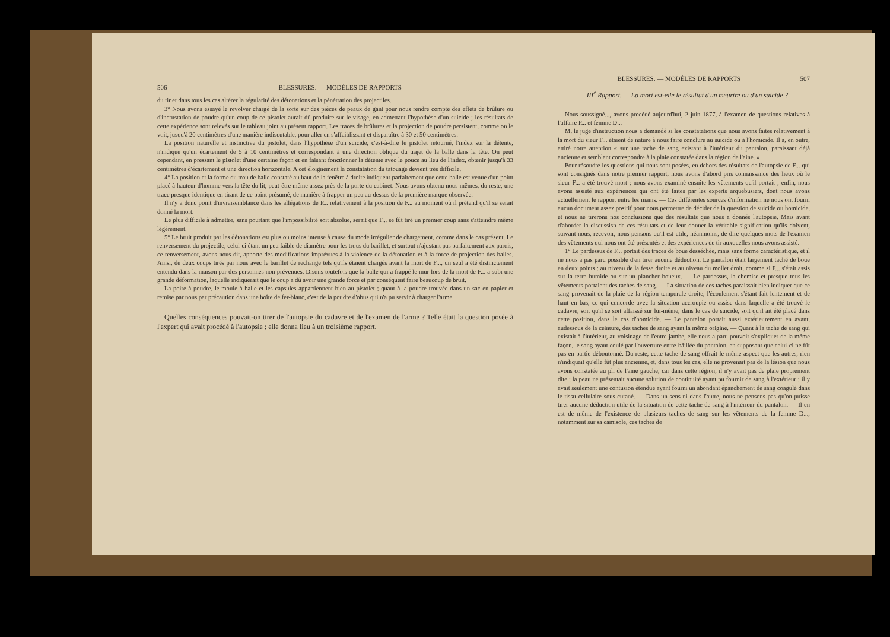506 BLESSURES. — MODÈLES DE RAPPORTS
du tir et dans tous les cas altérer la régularité des détonations et la pénétration des projectiles.
3° Nous avons essayé le revolver chargé de la sorte sur des pièces de peaux de gant pour nous rendre compte des effets de brûlure ou d'incrustation de poudre qu'un coup de ce pistolet aurait dû produire sur le visage, en admettant l'hypothèse d'un suicide ; les résultats de cette expérience sont relevés sur le tableau joint au présent rapport. Les traces de brûlures et la projection de poudre persistent, comme on le voit, jusqu'à 20 centimètres d'une manière indiscutable, pour aller en s'affaiblissant et disparaître à 30 et 50 centimètres.
La position naturelle et instinctive du pistolet, dans l'hypothèse d'un suicide, c'est-à-dire le pistolet retourné, l'index sur la détente, n'indique qu'un écartement de 5 à 10 centimètres et correspondant à une direction oblique du trajet de la balle dans la tête. On peut cependant, en pressant le pistolet d'une certaine façon et en faisant fonctionner la détente avec le pouce au lieu de l'index, obtenir jusqu'à 33 centimètres d'écartement et une direction horizontale. A cet éloignement la constatation du tatouage devient très difficile.
4° La position et la forme du trou de balle constaté au haut de la fenêtre à droite indiquent parfaitement que cette balle est venue d'un point placé à hauteur d'homme vers la tête du lit, peut-être même assez près de la porte du cabinet. Nous avons obtenu nous-mêmes, du reste, une trace presque identique en tirant de ce point présumé, de manière à frapper un peu au-dessus de la première marque observée.
Il n'y a donc point d'invraisemblance dans les allégations de P... relativement à la position de F... au moment où il prétend qu'il se serait donné la mort.
Le plus difficile à admettre, sans pourtant que l'impossibilité soit absolue, serait que F... se fût tiré un premier coup sans s'atteindre même légèrement.
5° Le bruit produit par les détonations est plus ou moins intense à cause du mode irrégulier de chargement, comme dans le cas présent. Le renversement du projectile, celui-ci étant un peu faible de diamètre pour les trous du barillet, et surtout n'ajustant pas parfaitement aux parois, ce renversement, avons-nous dit, apporte des modifications imprévues à la violence de la détonation et à la force de projection des balles. Ainsi, de deux coups tirés par nous avec le barillet de rechange tels qu'ils étaient chargés avant la mort de F..., un seul a été distinctement entendu dans la maison par des personnes non prévenues. Disons toutefois que la balle qui a frappé le mur lors de la mort de F... a subi une grande déformation, laquelle indiquerait que le coup a dû avoir une grande force et par conséquent faire beaucoup de bruit.
La poire à poudre, le moule à balle et les capsules appartiennent bien au pistolet ; quant à la poudre trouvée dans un sac en papier et remise par nous par précaution dans une boîte de fer-blanc, c'est de la poudre d'obus qui n'a pu servir à charger l'arme.
Quelles conséquences pouvait-on tirer de l'autopsie du cadavre et de l'examen de l'arme ? Telle était la question posée à l'expert qui avait procédé à l'autopsie ; elle donna lieu à un troisième rapport.
BLESSURES. — MODÈLES DE RAPPORTS 507
III<sup>e</sup> Rapport. — La mort est-elle le résultat d'un meurtre ou d'un suicide ?
Nous soussigné..., avons procédé aujourd'hui, 2 juin 1877, à l'examen de questions relatives à l'affaire P... et femme D...
M. le juge d'instruction nous a demandé si les constatations que nous avons faites relativement à la mort du sieur F... étaient de nature à nous faire conclure au suicide ou à l'homicide. Il a, en outre, attiré notre attention « sur une tache de sang existant à l'intérieur du pantalon, paraissant déjà ancienne et semblant correspondre à la plaie constatée dans la région de l'aine. »
Pour résoudre les questions qui nous sont posées, en dehors des résultats de l'autopsie de F... qui sont consignés dans notre premier rapport, nous avons d'abord pris connaissance des lieux où le sieur F... a été trouvé mort ; nous avons examiné ensuite les vêtements qu'il portait ; enfin, nous avons assisté aux expériences qui ont été faites par les experts arquebusiers, dont nous avons actuellement le rapport entre les mains. — Ces différentes sources d'information ne nous ont fourni aucun document assez positif pour nous permettre de décider de la question de suicide ou homicide, et nous ne tirerons nos conclusions que des résultats que nous a donnés l'autopsie. Mais avant d'aborder la discussisn de ces résultats et de leur donner la véritable signification qu'ils doivent, suivant nous, recevoir, nous pensons qu'il est utile, néanmoins, de dire quelques mots de l'examen des vêtements qui nous ont été présentés et des expériences de tir auxquelles nous avons assisté.
1° Le pardessus de F... portait des traces de boue desséchée, mais sans forme caractéristique, et il ne nous a pas paru possible d'en tirer aucune déduction. Le pantalon était largement taché de boue en deux points : au niveau de la fesse droite et au niveau du mollet droit, comme si F... s'était assis sur la terre humide ou sur un plancher boueux. — Le pardessus, la chemise et presque tous les vêtements portaient des taches de sang. — La situation de ces taches paraissait bien indiquer que ce sang provenait de la plaie de la région temporale droite, l'écoulement s'étant fait lentement et de haut en bas, ce qui concorde avec la situation accroupie ou assise dans laquelle a été trouvé le cadavre, soit qu'il se soit affaissé sur lui-même, dans le cas de suicide, soit qu'il ait été placé dans cette position, dans le cas d'homicide. — Le pantalon portait aussi extérieurement en avant, audessous de la ceinture, des taches de sang ayant la même origine. — Quant à la tache de sang qui existait à l'intérieur, au voisinage de l'entre-jambe, elle nous a paru pouvoir s'expliquer de la même façon, le sang ayant coulé par l'ouverture entre-bâillée du pantalon, en supposant que celui-ci ne fût pas en partie déboutonné. Du reste, cette tache de sang offrait le même aspect que les autres, rien n'indiquait qu'elle fût plus ancienne, et, dans tous les cas, elle ne provenait pas de la lésion que nous avons constatée au pli de l'aine gauche, car dans cette région, il n'y avait pas de plaie proprement dite ; la peau ne présentait aucune solution de continuité ayant pu fournir de sang à l'extérieur ; il y avait seulement une contusion étendue ayant fourni un abondant épanchement de sang coagulé dans le tissu cellulaire sous-cutané. — Dans un sens ni dans l'autre, nous ne pensons pas qu'on puisse tirer aucune déduction utile de la situation de cette tache de sang à l'intérieur du pantalon. — Il en est de même de l'existence de plusieurs taches de sang sur les vêtements de la femme D..., notamment sur sa camisole, ces taches de